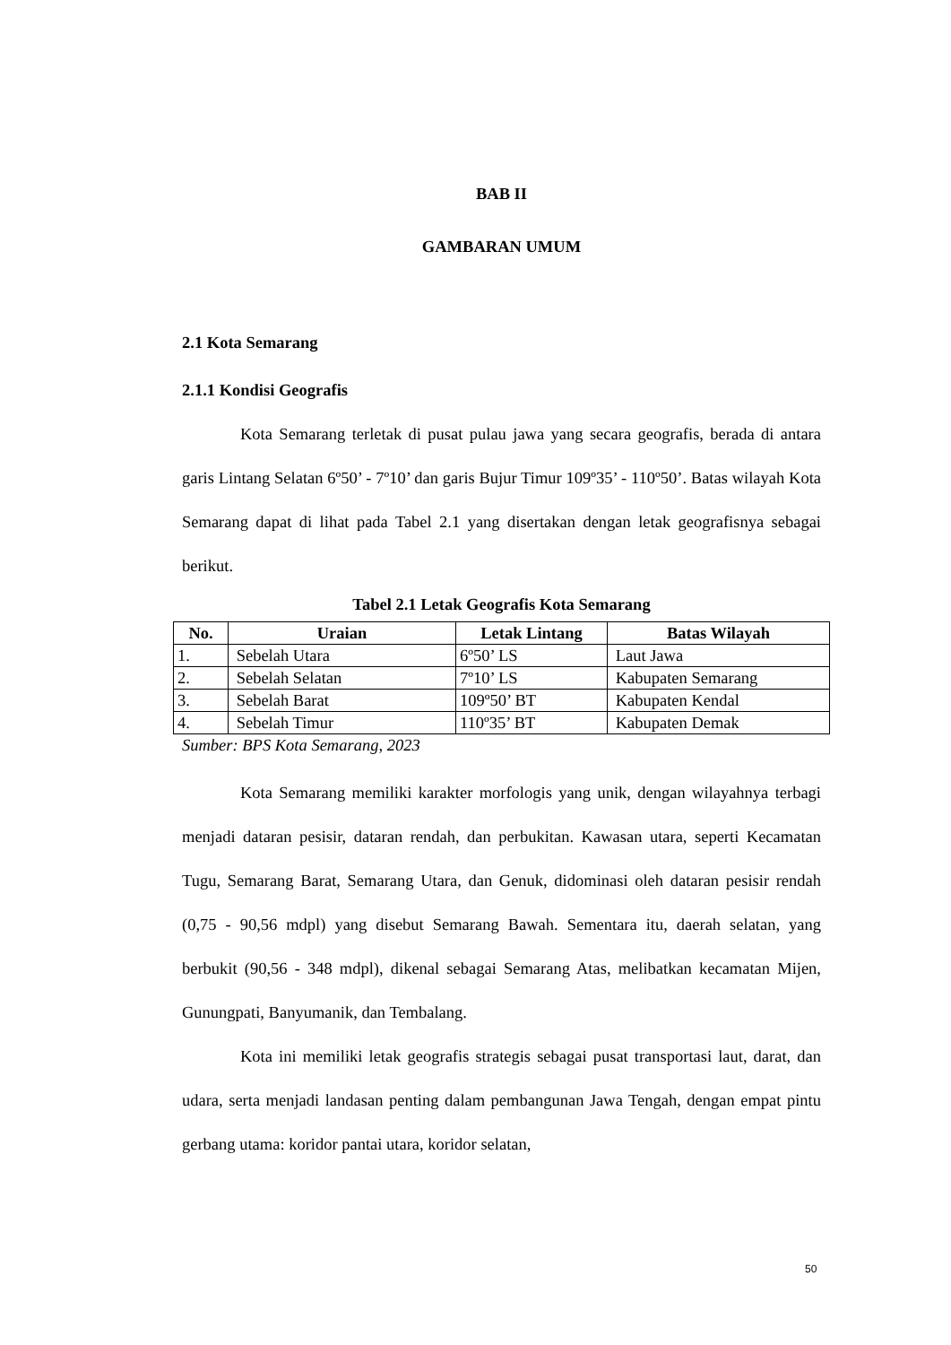BAB II
GAMBARAN UMUM
2.1 Kota Semarang
2.1.1 Kondisi Geografis
Kota Semarang terletak di pusat pulau jawa yang secara geografis, berada di antara garis Lintang Selatan 6º50’ - 7º10’ dan garis Bujur Timur 109º35’ - 110º50’. Batas wilayah Kota Semarang dapat di lihat pada Tabel 2.1 yang disertakan dengan letak geografisnya sebagai berikut.
Tabel 2.1 Letak Geografis Kota Semarang
| No. | Uraian | Letak Lintang | Batas Wilayah |
| --- | --- | --- | --- |
| 1. | Sebelah Utara | 6º50’ LS | Laut Jawa |
| 2. | Sebelah Selatan | 7º10’ LS | Kabupaten Semarang |
| 3. | Sebelah Barat | 109º50’ BT | Kabupaten Kendal |
| 4. | Sebelah Timur | 110º35’ BT | Kabupaten Demak |
Sumber: BPS Kota Semarang, 2023
Kota Semarang memiliki karakter morfologis yang unik, dengan wilayahnya terbagi menjadi dataran pesisir, dataran rendah, dan perbukitan. Kawasan utara, seperti Kecamatan Tugu, Semarang Barat, Semarang Utara, dan Genuk, didominasi oleh dataran pesisir rendah (0,75 - 90,56 mdpl) yang disebut Semarang Bawah. Sementara itu, daerah selatan, yang berbukit (90,56 - 348 mdpl), dikenal sebagai Semarang Atas, melibatkan kecamatan Mijen, Gunungpati, Banyumanik, dan Tembalang.
Kota ini memiliki letak geografis strategis sebagai pusat transportasi laut, darat, dan udara, serta menjadi landasan penting dalam pembangunan Jawa Tengah, dengan empat pintu gerbang utama: koridor pantai utara, koridor selatan,
50